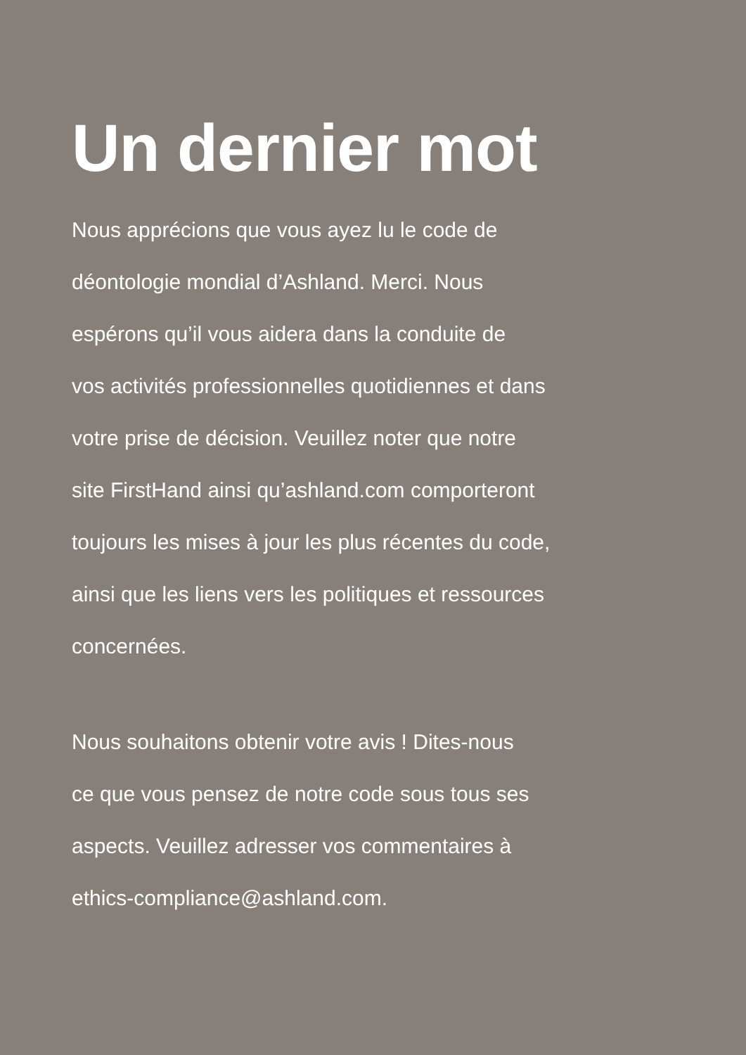Un dernier mot
Nous apprécions que vous ayez lu le code de
déontologie mondial d’Ashland. Merci. Nous
espérons qu’il vous aidera dans la conduite de
vos activités professionnelles quotidiennes et dans
votre prise de décision. Veuillez noter que notre
site FirstHand ainsi qu’ashland.com comporteront
toujours les mises à jour les plus récentes du code,
ainsi que les liens vers les politiques et ressources
concernées.
Nous souhaitons obtenir votre avis ! Dites-nous
ce que vous pensez de notre code sous tous ses
aspects. Veuillez adresser vos commentaires à
ethics-compliance@ashland.com.